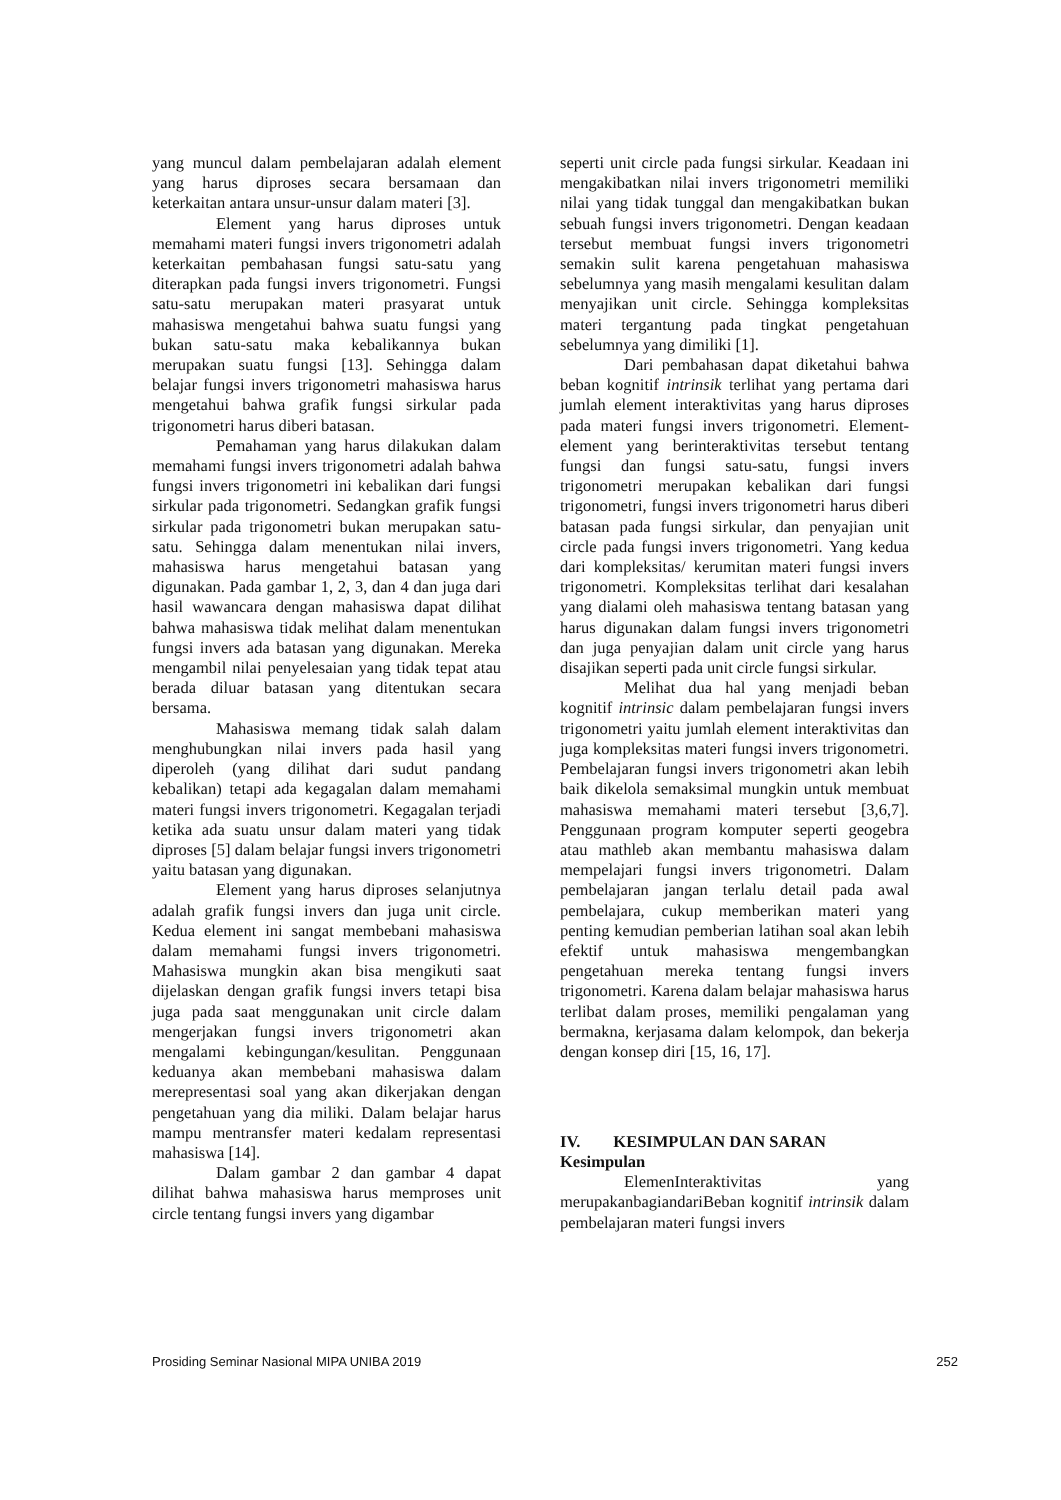yang muncul dalam pembelajaran adalah element yang harus diproses secara bersamaan dan keterkaitan antara unsur-unsur dalam materi [3].
Element yang harus diproses untuk memahami materi fungsi invers trigonometri adalah keterkaitan pembahasan fungsi satu-satu yang diterapkan pada fungsi invers trigonometri. Fungsi satu-satu merupakan materi prasyarat untuk mahasiswa mengetahui bahwa suatu fungsi yang bukan satu-satu maka kebalikannya bukan merupakan suatu fungsi [13]. Sehingga dalam belajar fungsi invers trigonometri mahasiswa harus mengetahui bahwa grafik fungsi sirkular pada trigonometri harus diberi batasan.
Pemahaman yang harus dilakukan dalam memahami fungsi invers trigonometri adalah bahwa fungsi invers trigonometri ini kebalikan dari fungsi sirkular pada trigonometri. Sedangkan grafik fungsi sirkular pada trigonometri bukan merupakan satu-satu. Sehingga dalam menentukan nilai invers, mahasiswa harus mengetahui batasan yang digunakan. Pada gambar 1, 2, 3, dan 4 dan juga dari hasil wawancara dengan mahasiswa dapat dilihat bahwa mahasiswa tidak melihat dalam menentukan fungsi invers ada batasan yang digunakan. Mereka mengambil nilai penyelesaian yang tidak tepat atau berada diluar batasan yang ditentukan secara bersama.
Mahasiswa memang tidak salah dalam menghubungkan nilai invers pada hasil yang diperoleh (yang dilihat dari sudut pandang kebalikan) tetapi ada kegagalan dalam memahami materi fungsi invers trigonometri. Kegagalan terjadi ketika ada suatu unsur dalam materi yang tidak diproses [5] dalam belajar fungsi invers trigonometri yaitu batasan yang digunakan.
Element yang harus diproses selanjutnya adalah grafik fungsi invers dan juga unit circle. Kedua element ini sangat membebani mahasiswa dalam memahami fungsi invers trigonometri. Mahasiswa mungkin akan bisa mengikuti saat dijelaskan dengan grafik fungsi invers tetapi bisa juga pada saat menggunakan unit circle dalam mengerjakan fungsi invers trigonometri akan mengalami kebingungan/kesulitan. Penggunaan keduanya akan membebani mahasiswa dalam merepresentasi soal yang akan dikerjakan dengan pengetahuan yang dia miliki. Dalam belajar harus mampu mentransfer materi kedalam representasi mahasiswa [14].
Dalam gambar 2 dan gambar 4 dapat dilihat bahwa mahasiswa harus memproses unit circle tentang fungsi invers yang digambar
seperti unit circle pada fungsi sirkular. Keadaan ini mengakibatkan nilai invers trigonometri memiliki nilai yang tidak tunggal dan mengakibatkan bukan sebuah fungsi invers trigonometri. Dengan keadaan tersebut membuat fungsi invers trigonometri semakin sulit karena pengetahuan mahasiswa sebelumnya yang masih mengalami kesulitan dalam menyajikan unit circle. Sehingga kompleksitas materi tergantung pada tingkat pengetahuan sebelumnya yang dimiliki [1].
Dari pembahasan dapat diketahui bahwa beban kognitif intrinsik terlihat yang pertama dari jumlah element interaktivitas yang harus diproses pada materi fungsi invers trigonometri. Element-element yang berinteraktivitas tersebut tentang fungsi dan fungsi satu-satu, fungsi invers trigonometri merupakan kebalikan dari fungsi trigonometri, fungsi invers trigonometri harus diberi batasan pada fungsi sirkular, dan penyajian unit circle pada fungsi invers trigonometri. Yang kedua dari kompleksitas/ kerumitan materi fungsi invers trigonometri. Kompleksitas terlihat dari kesalahan yang dialami oleh mahasiswa tentang batasan yang harus digunakan dalam fungsi invers trigonometri dan juga penyajian dalam unit circle yang harus disajikan seperti pada unit circle fungsi sirkular.
Melihat dua hal yang menjadi beban kognitif intrinsic dalam pembelajaran fungsi invers trigonometri yaitu jumlah element interaktivitas dan juga kompleksitas materi fungsi invers trigonometri. Pembelajaran fungsi invers trigonometri akan lebih baik dikelola semaksimal mungkin untuk membuat mahasiswa memahami materi tersebut [3,6,7]. Penggunaan program komputer seperti geogebra atau mathleb akan membantu mahasiswa dalam mempelajari fungsi invers trigonometri. Dalam pembelajaran jangan terlalu detail pada awal pembelajara, cukup memberikan materi yang penting kemudian pemberian latihan soal akan lebih efektif untuk mahasiswa mengembangkan pengetahuan mereka tentang fungsi invers trigonometri. Karena dalam belajar mahasiswa harus terlibat dalam proses, memiliki pengalaman yang bermakna, kerjasama dalam kelompok, dan bekerja dengan konsep diri [15, 16, 17].
IV. KESIMPULAN DAN SARAN
Kesimpulan
ElemenInteraktivitas yang merupakanbagiandariBeban kognitif intrinsik dalam pembelajaran materi fungsi invers
Prosiding Seminar Nasional MIPA UNIBA 2019 252